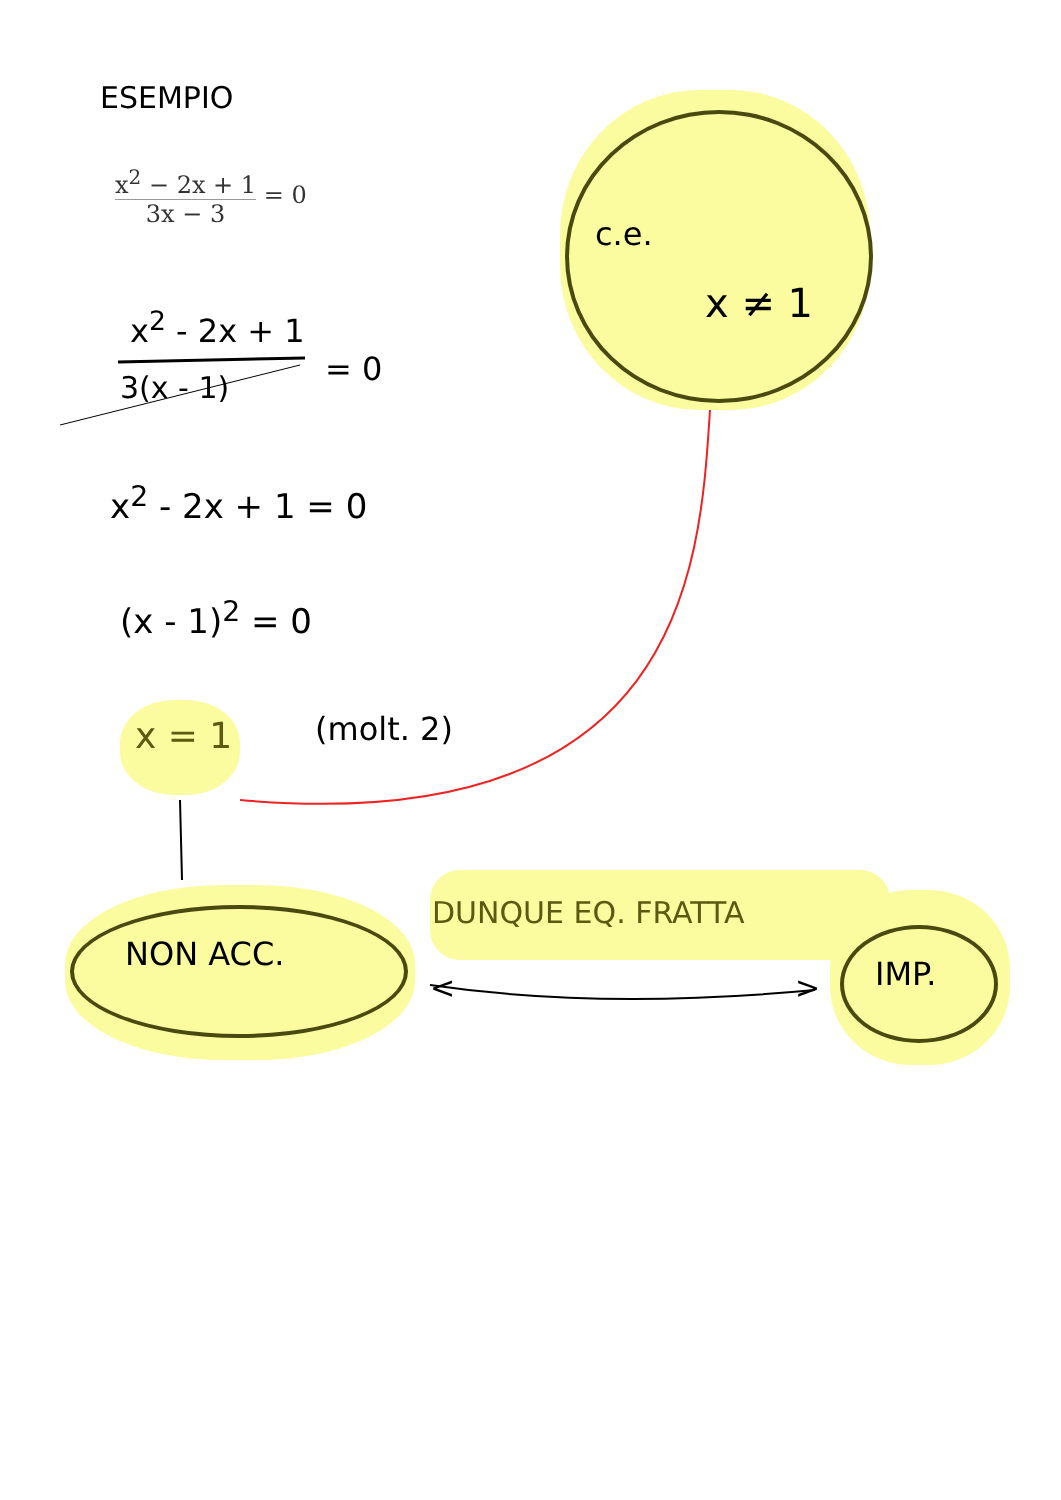ESEMPIO
x<sup>2</sup> − 2x + 1 3x − 3 = 0
x<sup>2</sup> - 2x + 1
= 0
3(x - 1)
x<sup>2</sup> - 2x + 1 = 0
(x - 1)<sup>2</sup> = 0
x = 1 (molt. 2)
c.e.
x ≠ 1
NON ACC.
DUNQUE EQ. FRATTA
< > IMP.